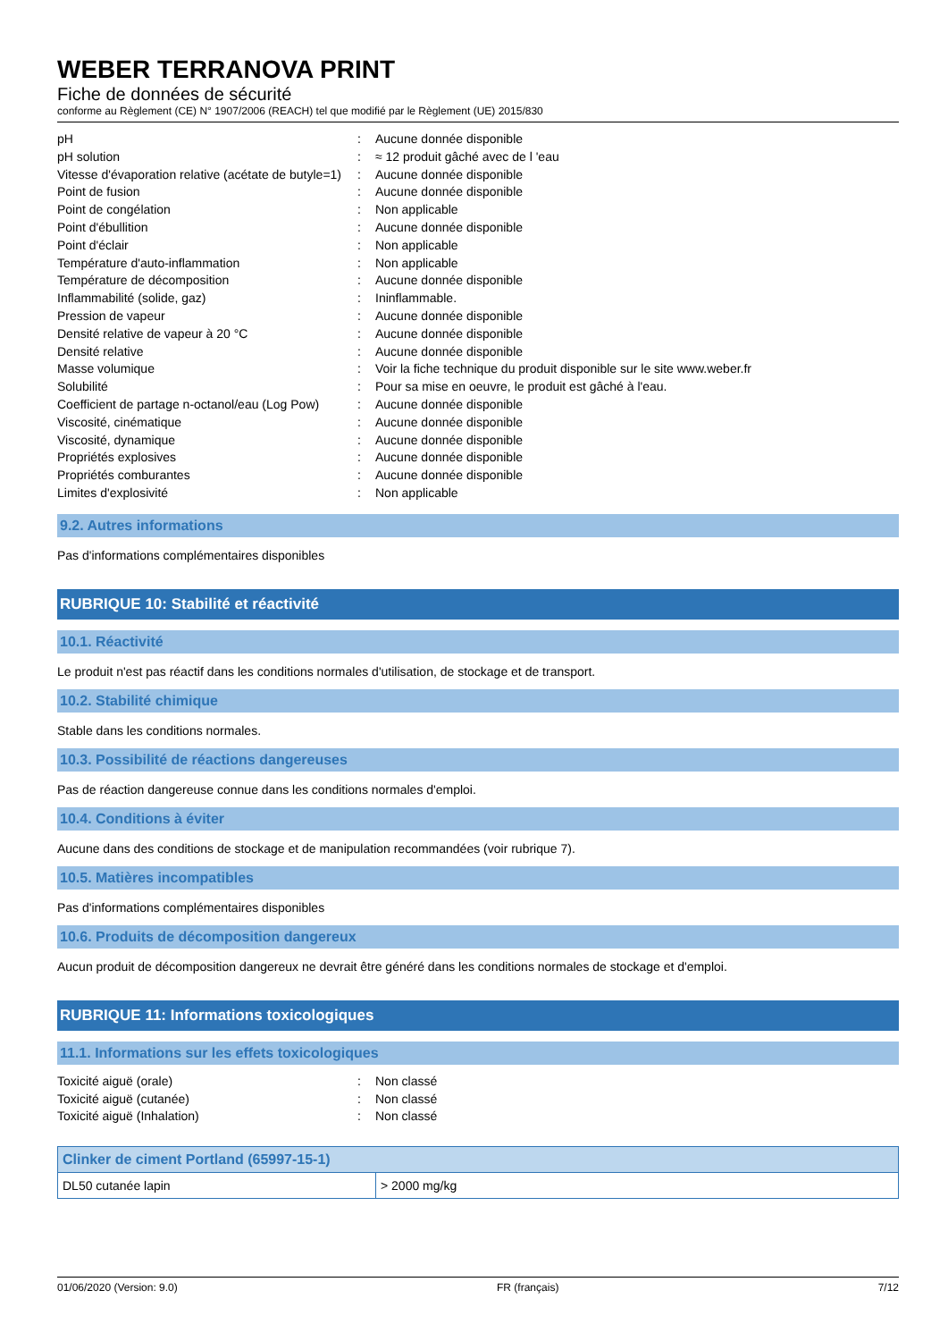WEBER TERRANOVA PRINT
Fiche de données de sécurité
conforme au Règlement (CE) N° 1907/2006 (REACH) tel que modifié par le Règlement (UE) 2015/830
| pH | : | Aucune donnée disponible |
| pH solution | : | ≈ 12 produit gâché avec de l 'eau |
| Vitesse d'évaporation relative (acétate de butyle=1) | : | Aucune donnée disponible |
| Point de fusion | : | Aucune donnée disponible |
| Point de congélation | : | Non applicable |
| Point d'ébullition | : | Aucune donnée disponible |
| Point d'éclair | : | Non applicable |
| Température d'auto-inflammation | : | Non applicable |
| Température de décomposition | : | Aucune donnée disponible |
| Inflammabilité (solide, gaz) | : | Ininflammable. |
| Pression de vapeur | : | Aucune donnée disponible |
| Densité relative de vapeur à 20 °C | : | Aucune donnée disponible |
| Densité relative | : | Aucune donnée disponible |
| Masse volumique | : | Voir la fiche technique du produit disponible sur le site www.weber.fr |
| Solubilité | : | Pour sa mise en oeuvre, le produit est gâché à l'eau. |
| Coefficient de partage n-octanol/eau (Log Pow) | : | Aucune donnée disponible |
| Viscosité, cinématique | : | Aucune donnée disponible |
| Viscosité, dynamique | : | Aucune donnée disponible |
| Propriétés explosives | : | Aucune donnée disponible |
| Propriétés comburantes | : | Aucune donnée disponible |
| Limites d'explosivité | : | Non applicable |
9.2. Autres informations
Pas d'informations complémentaires disponibles
RUBRIQUE 10: Stabilité et réactivité
10.1. Réactivité
Le produit n'est pas réactif dans les conditions normales d'utilisation, de stockage et de transport.
10.2. Stabilité chimique
Stable dans les conditions normales.
10.3. Possibilité de réactions dangereuses
Pas de réaction dangereuse connue dans les conditions normales d'emploi.
10.4. Conditions à éviter
Aucune dans des conditions de stockage et de manipulation recommandées (voir rubrique 7).
10.5. Matières incompatibles
Pas d'informations complémentaires disponibles
10.6. Produits de décomposition dangereux
Aucun produit de décomposition dangereux ne devrait être généré dans les conditions normales de stockage et d'emploi.
RUBRIQUE 11: Informations toxicologiques
11.1. Informations sur les effets toxicologiques
| Toxicité aiguë (orale) | : | Non classé |
| Toxicité aiguë (cutanée) | : | Non classé |
| Toxicité aiguë (Inhalation) | : | Non classé |
| Clinker de ciment Portland (65997-15-1) | |
| --- | --- |
| DL50 cutanée lapin | > 2000 mg/kg |
01/06/2020 (Version: 9.0) FR (français) 7/12